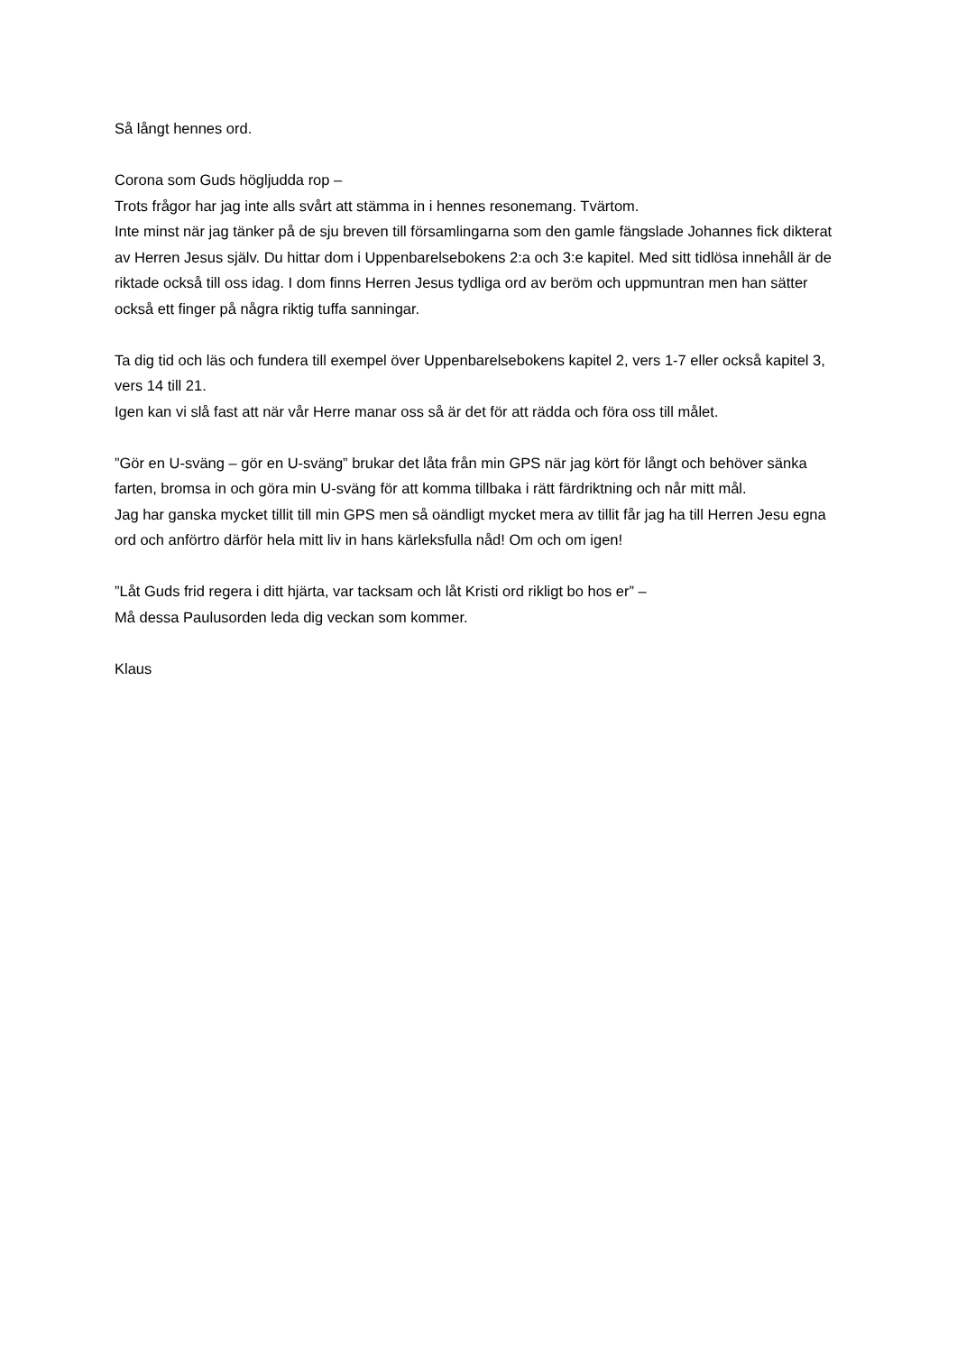Så långt hennes ord.
Corona som Guds högljudda rop –
Trots frågor har jag inte alls svårt att stämma in i hennes resonemang. Tvärtom.
Inte minst när jag tänker på de sju breven till församlingarna som den gamle fängslade Johannes fick dikterat av Herren Jesus själv. Du hittar dom i Uppenbarelsebokens 2:a och 3:e kapitel. Med sitt tidlösa innehåll är de riktade också till oss idag. I dom finns Herren Jesus tydliga ord av beröm och uppmuntran men han sätter också ett finger på några riktig tuffa sanningar.
Ta dig tid och läs och fundera till exempel över Uppenbarelsebokens kapitel 2, vers 1-7 eller också kapitel 3, vers 14 till 21.
Igen kan vi slå fast att när vår Herre manar oss så är det för att rädda och föra oss till målet.
”Gör en U-sväng – gör en U-sväng” brukar det låta från min GPS när jag kört för långt och behöver sänka farten, bromsa in och göra min U-sväng för att komma tillbaka i rätt färdriktning och når mitt mål.
Jag har ganska mycket tillit till min GPS men så oändligt mycket mera av tillit får jag ha till Herren Jesu egna ord och anförtro därför hela mitt liv in hans kärleksfulla nåd! Om och om igen!
”Låt Guds frid regera i ditt hjärta, var tacksam och låt Kristi ord rikligt bo hos er” –
Må dessa Paulusorden leda dig veckan som kommer.
Klaus